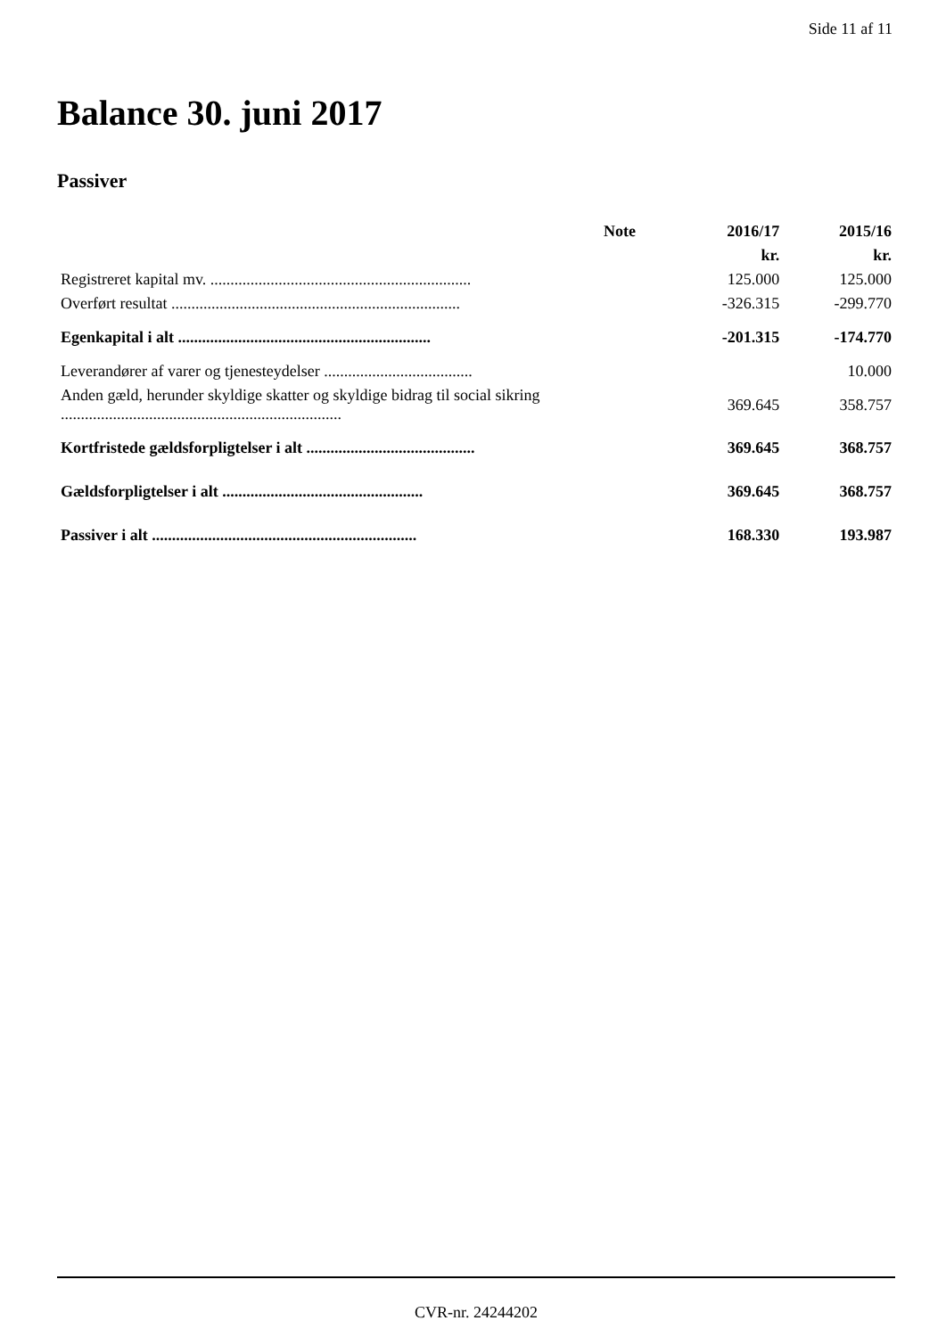Side 11 af 11
Balance 30. juni 2017
Passiver
| | Note | 2016/17 | 2015/16 |
| --- | --- | --- | --- |
| | | kr. | kr. |
| Registreret kapital mv. ................................................................. | | 125.000 | 125.000 |
| Overført resultat ........................................................................ | | -326.315 | -299.770 |
| Egenkapital i alt ............................................................... | | -201.315 | -174.770 |
| Leverandører af varer og tjenesteydelser ..................................... | | | 10.000 |
| Anden gæld, herunder skyldige skatter og skyldige bidrag til social sikring ...................................................................... | | 369.645 | 358.757 |
| Kortfristede gældsforpligtelser i alt .......................................... | | 369.645 | 368.757 |
| Gældsforpligtelser i alt .................................................. | | 369.645 | 368.757 |
| Passiver i alt .................................................................. | | 168.330 | 193.987 |
CVR-nr. 24244202